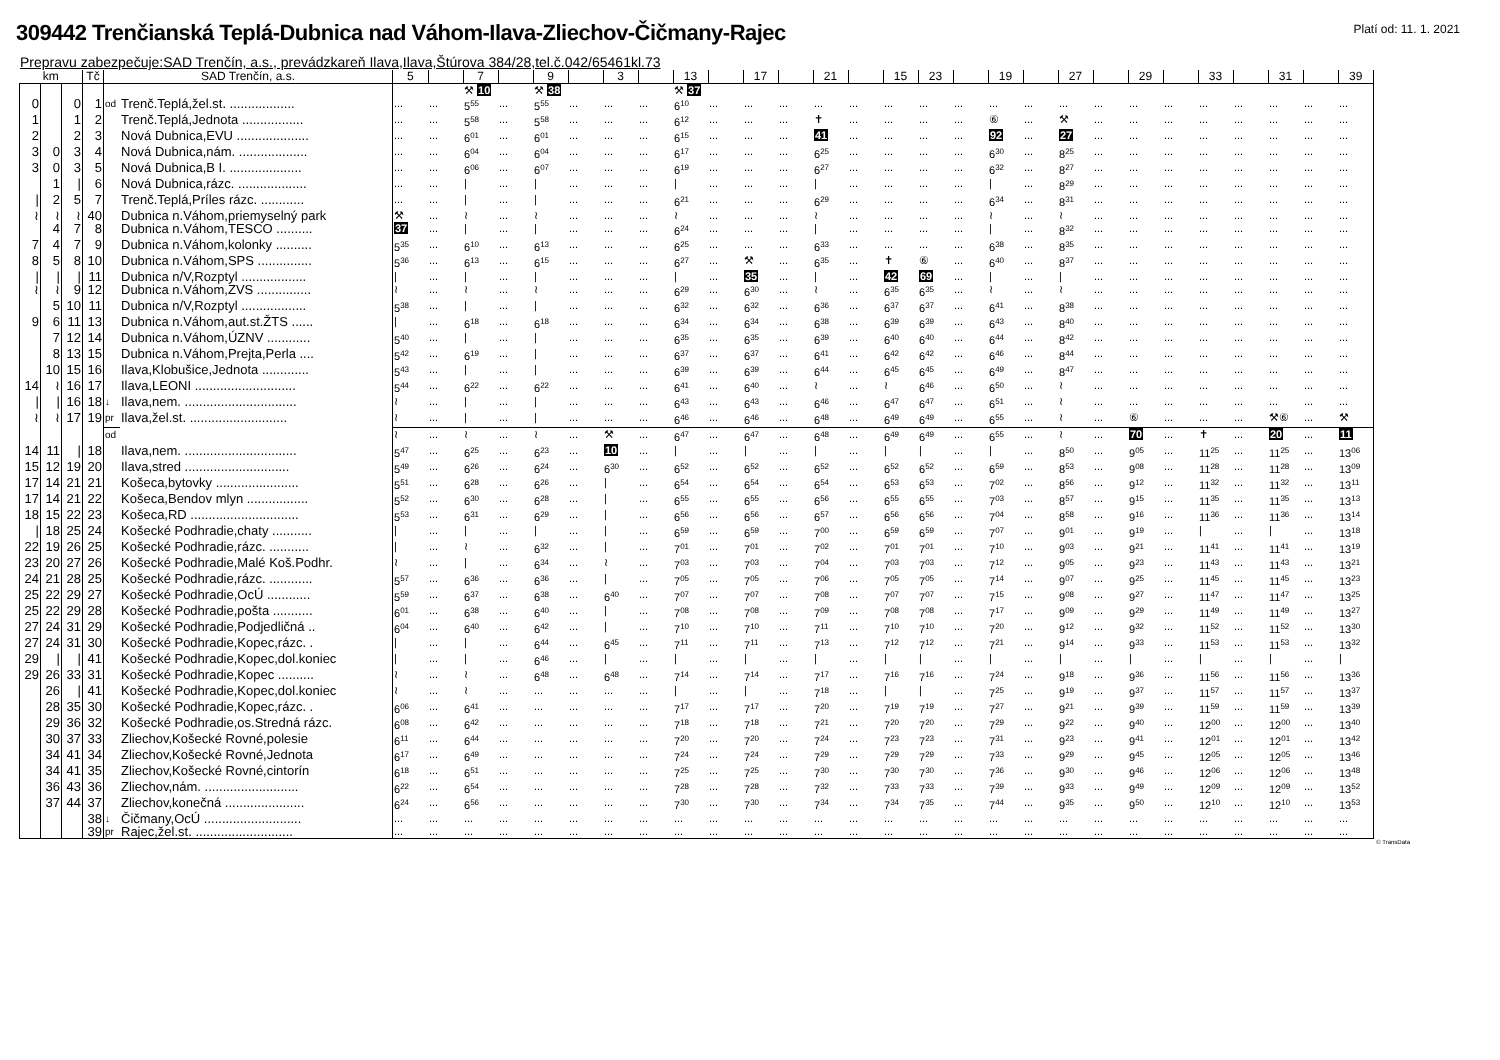309442 Trenčianská Teplá-Dubnica nad Váhom-Ilava-Zliechov-Čičmany-Rajec
Platí od: 11. 1. 2021
Prepravu zabezpečuje:SAD Trenčín, a.s., prevádzkareň Ilava,Ilava,Štúrova 384/28,tel.č.042/65461kl.73
| km | | | Tč | SAD Trenčín, a.s. | | 5 | | 7 | | 9 | | 3 | | 13 | | 17 | | 21 | | 15 | 23 | | 19 | | 27 | | 29 | | 33 | | 31 | | 39 |
| --- | --- | --- | --- | --- | --- | --- | --- | --- | --- | --- | --- | --- | --- | --- | --- | --- | --- | --- | --- | --- | --- | --- | --- | --- | --- | --- | --- | --- | --- | --- | --- | --- | --- |
| | | | | | | | | ⚒ 10 | | ⚒ 38 | | | | ⚒ 37 | | | | | | | | | | | | | | | | | | | |
| 0 | | 0 | 1 | od | Trenč.Teplá,žel.st. .................. | ... | ... | 5<sup>55</sup> | ... | 5<sup>55</sup> | ... | ... | ... | 6<sup>10</sup> | ... | ... | ... | ... | ... | ... | ... | ... | ... | ... | ... | ... | ... | ... | ... | ... | ... | ... | ... |
| 1 | | 1 | 2 | | Trenč.Teplá,Jednota ................. | ... | ... | 5<sup>58</sup> | ... | 5<sup>58</sup> | ... | ... | ... | 6<sup>12</sup> | ... | ... | ... | ✝ | ... | ... | ... | ... | ⑥ | ... | ⚒ | ... | ... | ... | ... | ... | ... | ... | ... |
| 2 | | 2 | 3 | | Nová Dubnica,EVU .................... | ... | ... | 6<sup>01</sup> | ... | 6<sup>01</sup> | ... | ... | ... | 6<sup>15</sup> | ... | ... | ... | 41 | ... | ... | ... | ... | 92 | ... | 27 | ... | ... | ... | ... | ... | ... | ... | ... |
| 3 | 0 | 3 | 4 | | Nová Dubnica,nám. ................... | ... | ... | 6<sup>04</sup> | ... | 6<sup>04</sup> | ... | ... | ... | 6<sup>17</sup> | ... | ... | ... | 6<sup>25</sup> | ... | ... | ... | ... | 6<sup>30</sup> | ... | 8<sup>25</sup> | ... | ... | ... | ... | ... | ... | ... | ... |
| 3 | 0 | 3 | 5 | | Nová Dubnica,B I. .................... | ... | ... | 6<sup>06</sup> | ... | 6<sup>07</sup> | ... | ... | ... | 6<sup>19</sup> | ... | ... | ... | 6<sup>27</sup> | ... | ... | ... | ... | 6<sup>32</sup> | ... | 8<sup>27</sup> | ... | ... | ... | ... | ... | ... | ... | ... |
| | 1 | / | 6 | | Nová Dubnica,rázc. ................... | ... | ... | / | ... | / | ... | ... | ... | / | ... | ... | ... | / | ... | ... | ... | ... | / | ... | 8<sup>29</sup> | ... | ... | ... | ... | ... | ... | ... | ... |
| / | 2 | 5 | 7 | | Trenč.Teplá,Príles rázc. ............ | ... | ... | / | ... | / | ... | ... | ... | 6<sup>21</sup> | ... | ... | ... | 6<sup>29</sup> | ... | ... | ... | ... | 6<sup>34</sup> | ... | 8<sup>31</sup> | ... | ... | ... | ... | ... | ... | ... | ... |
| ≀ | ≀ | ≀ | 40 | | Dubnica n.Váhom,priemyselný park | ⚒ | ... | ≀ | ... | ≀ | ... | ... | ... | ≀ | ... | ... | ... | ≀ | ... | ... | ... | ... | ≀ | ... | ≀ | ... | ... | ... | ... | ... | ... | ... | ... |
| | 4 | 7 | 8 | | Dubnica n.Váhom,TESCO .......... | 37 | ... | / | ... | / | ... | ... | ... | 6<sup>24</sup> | ... | ... | ... | / | ... | ... | ... | ... | / | ... | 8<sup>32</sup> | ... | ... | ... | ... | ... | ... | ... | ... |
| 7 | 4 | 7 | 9 | | Dubnica n.Váhom,kolonky .......... | 5<sup>35</sup> | ... | 6<sup>10</sup> | ... | 6<sup>13</sup> | ... | ... | ... | 6<sup>25</sup> | ... | ... | ... | 6<sup>33</sup> | ... | ... | ... | ... | 6<sup>38</sup> | ... | 8<sup>35</sup> | ... | ... | ... | ... | ... | ... | ... | ... |
| 8 | 5 | 8 | 10 | | Dubnica n.Váhom,SPS ............... | 5<sup>36</sup> | ... | 6<sup>13</sup> | ... | 6<sup>15</sup> | ... | ... | ... | 6<sup>27</sup> | ... | ⚒ | ... | 6<sup>35</sup> | ... | ✝ | ⑥ | ... | 6<sup>40</sup> | ... | 8<sup>37</sup> | ... | ... | ... | ... | ... | ... | ... | ... |
| / | / | / | 11 | | Dubnica n/V,Rozptyl .................. | / | ... | / | ... | / | ... | ... | ... | / | ... | 35 | ... | / | ... | 42 | 69 | ... | / | ... | / | ... | ... | ... | ... | ... | ... | ... | ... |
| ≀ | ≀ | 9 | 12 | | Dubnica n.Váhom,ZVS ............... | ≀ | ... | ≀ | ... | ≀ | ... | ... | ... | 6<sup>29</sup> | ... | 6<sup>30</sup> | ... | ≀ | ... | 6<sup>35</sup> | 6<sup>35</sup> | ... | ≀ | ... | ≀ | ... | ... | ... | ... | ... | ... | ... | ... |
| | 5 | 10 | 11 | | Dubnica n/V,Rozptyl .................. | 5<sup>38</sup> | ... | / | ... | / | ... | ... | ... | 6<sup>32</sup> | ... | 6<sup>32</sup> | ... | 6<sup>36</sup> | ... | 6<sup>37</sup> | 6<sup>37</sup> | ... | 6<sup>41</sup> | ... | 8<sup>38</sup> | ... | ... | ... | ... | ... | ... | ... | ... |
| 9 | 6 | 11 | 13 | | Dubnica n.Váhom,aut.st.ŽTS ...... | / | ... | 6<sup>18</sup> | ... | 6<sup>18</sup> | ... | ... | ... | 6<sup>34</sup> | ... | 6<sup>34</sup> | ... | 6<sup>38</sup> | ... | 6<sup>39</sup> | 6<sup>39</sup> | ... | 6<sup>43</sup> | ... | 8<sup>40</sup> | ... | ... | ... | ... | ... | ... | ... | ... |
| | 7 | 12 | 14 | | Dubnica n.Váhom,ÚZNV ............ | 5<sup>40</sup> | ... | / | ... | / | ... | ... | ... | 6<sup>35</sup> | ... | 6<sup>35</sup> | ... | 6<sup>39</sup> | ... | 6<sup>40</sup> | 6<sup>40</sup> | ... | 6<sup>44</sup> | ... | 8<sup>42</sup> | ... | ... | ... | ... | ... | ... | ... | ... |
| | 8 | 13 | 15 | | Dubnica n.Váhom,Prejta,Perla .... | 5<sup>42</sup> | ... | 6<sup>19</sup> | ... | / | ... | ... | ... | 6<sup>37</sup> | ... | 6<sup>37</sup> | ... | 6<sup>41</sup> | ... | 6<sup>42</sup> | 6<sup>42</sup> | ... | 6<sup>46</sup> | ... | 8<sup>44</sup> | ... | ... | ... | ... | ... | ... | ... | ... |
| | 10 | 15 | 16 | | Ilava,Klobušice,Jednota ............. | 5<sup>43</sup> | ... | / | ... | / | ... | ... | ... | 6<sup>39</sup> | ... | 6<sup>39</sup> | ... | 6<sup>44</sup> | ... | 6<sup>45</sup> | 6<sup>45</sup> | ... | 6<sup>49</sup> | ... | 8<sup>47</sup> | ... | ... | ... | ... | ... | ... | ... | ... |
| 14 | ≀ | 16 | 17 | | Ilava,LEONI ............................ | 5<sup>44</sup> | ... | 6<sup>22</sup> | ... | 6<sup>22</sup> | ... | ... | ... | 6<sup>41</sup> | ... | 6<sup>40</sup> | ... | ≀ | ... | ≀ | 6<sup>46</sup> | ... | 6<sup>50</sup> | ... | ≀ | ... | ... | ... | ... | ... | ... | ... | ... |
| / | / | 16 | 18 | ↓ | Ilava,nem. ............................... | ≀ | ... | / | ... | / | ... | ... | ... | 6<sup>43</sup> | ... | 6<sup>43</sup> | ... | 6<sup>46</sup> | ... | 6<sup>47</sup> | 6<sup>47</sup> | ... | 6<sup>51</sup> | ... | ≀ | ... | ... | ... | ... | ... | ... | ... | ... |
| ≀ | ≀ | 17 | 19 | pr | Ilava,žel.st. ........................... | ≀ | ... | / | ... | / | ... | ... | ... | 6<sup>46</sup> | ... | 6<sup>46</sup> | ... | 6<sup>48</sup> | ... | 6<sup>49</sup> | 6<sup>49</sup> | ... | 6<sup>55</sup> | ... | ≀ | ... | ⑥ | ... | ... | ... | ⚒⑥ | ... | ⚒ |
| | | | | od | | ≀ | ... | ≀ | ... | ≀ | ... | ⚒ | ... | 6<sup>47</sup> | ... | 6<sup>47</sup> | ... | 6<sup>48</sup> | ... | 6<sup>49</sup> | 6<sup>49</sup> | ... | 6<sup>55</sup> | ... | ≀ | ... | 70 | ... | ✝ | ... | 20 | ... | 11 |
| 14 | 11 | / | 18 | | Ilava,nem. ............................... | 5<sup>47</sup> | ... | 6<sup>25</sup> | ... | 6<sup>23</sup> | ... | 10 | ... | / | ... | / | ... | / | ... | / | / | ... | / | ... | 8<sup>50</sup> | ... | 9<sup>05</sup> | ... | 11<sup>25</sup> | ... | 11<sup>25</sup> | ... | 13<sup>06</sup> |
| 15 | 12 | 19 | 20 | | Ilava,stred ............................. | 5<sup>49</sup> | ... | 6<sup>26</sup> | ... | 6<sup>24</sup> | ... | 6<sup>30</sup> | ... | 6<sup>52</sup> | ... | 6<sup>52</sup> | ... | 6<sup>52</sup> | ... | 6<sup>52</sup> | 6<sup>52</sup> | ... | 6<sup>59</sup> | ... | 8<sup>53</sup> | ... | 9<sup>08</sup> | ... | 11<sup>28</sup> | ... | 11<sup>28</sup> | ... | 13<sup>09</sup> |
| 17 | 14 | 21 | 21 | | Košeca,bytovky ....................... | 5<sup>51</sup> | ... | 6<sup>28</sup> | ... | 6<sup>26</sup> | ... | / | ... | 6<sup>54</sup> | ... | 6<sup>54</sup> | ... | 6<sup>54</sup> | ... | 6<sup>53</sup> | 6<sup>53</sup> | ... | 7<sup>02</sup> | ... | 8<sup>56</sup> | ... | 9<sup>12</sup> | ... | 11<sup>32</sup> | ... | 11<sup>32</sup> | ... | 13<sup>11</sup> |
| 17 | 14 | 21 | 22 | | Košeca,Bendov mlyn ................. | 5<sup>52</sup> | ... | 6<sup>30</sup> | ... | 6<sup>28</sup> | ... | / | ... | 6<sup>55</sup> | ... | 6<sup>55</sup> | ... | 6<sup>56</sup> | ... | 6<sup>55</sup> | 6<sup>55</sup> | ... | 7<sup>03</sup> | ... | 8<sup>57</sup> | ... | 9<sup>15</sup> | ... | 11<sup>35</sup> | ... | 11<sup>35</sup> | ... | 13<sup>13</sup> |
| 18 | 15 | 22 | 23 | | Košeca,RD .............................. | 5<sup>53</sup> | ... | 6<sup>31</sup> | ... | 6<sup>29</sup> | ... | / | ... | 6<sup>56</sup> | ... | 6<sup>56</sup> | ... | 6<sup>57</sup> | ... | 6<sup>56</sup> | 6<sup>56</sup> | ... | 7<sup>04</sup> | ... | 8<sup>58</sup> | ... | 9<sup>16</sup> | ... | 11<sup>36</sup> | ... | 11<sup>36</sup> | ... | 13<sup>14</sup> |
| / | 18 | 25 | 24 | | Košecké Podhradie,chaty ........... | / | ... | / | ... | / | ... | / | ... | 6<sup>59</sup> | ... | 6<sup>59</sup> | ... | 7<sup>00</sup> | ... | 6<sup>59</sup> | 6<sup>59</sup> | ... | 7<sup>07</sup> | ... | 9<sup>01</sup> | ... | 9<sup>19</sup> | ... | / | ... | / | ... | 13<sup>18</sup> |
| 22 | 19 | 26 | 25 | | Košecké Podhradie,rázc. ........... | / | ... | ≀ | ... | 6<sup>32</sup> | ... | / | ... | 7<sup>01</sup> | ... | 7<sup>01</sup> | ... | 7<sup>02</sup> | ... | 7<sup>01</sup> | 7<sup>01</sup> | ... | 7<sup>10</sup> | ... | 9<sup>03</sup> | ... | 9<sup>21</sup> | ... | 11<sup>41</sup> | ... | 11<sup>41</sup> | ... | 13<sup>19</sup> |
| 23 | 20 | 27 | 26 | | Košecké Podhradie,Malé Koš.Podhr. | ≀ | ... | / | ... | 6<sup>34</sup> | ... | ≀ | ... | 7<sup>03</sup> | ... | 7<sup>03</sup> | ... | 7<sup>04</sup> | ... | 7<sup>03</sup> | 7<sup>03</sup> | ... | 7<sup>12</sup> | ... | 9<sup>05</sup> | ... | 9<sup>23</sup> | ... | 11<sup>43</sup> | ... | 11<sup>43</sup> | ... | 13<sup>21</sup> |
| 24 | 21 | 28 | 25 | | Košecké Podhradie,rázc. ............ | 5<sup>57</sup> | ... | 6<sup>36</sup> | ... | 6<sup>36</sup> | ... | / | ... | 7<sup>05</sup> | ... | 7<sup>05</sup> | ... | 7<sup>06</sup> | ... | 7<sup>05</sup> | 7<sup>05</sup> | ... | 7<sup>14</sup> | ... | 9<sup>07</sup> | ... | 9<sup>25</sup> | ... | 11<sup>45</sup> | ... | 11<sup>45</sup> | ... | 13<sup>23</sup> |
| 25 | 22 | 29 | 27 | | Košecké Podhradie,OcÚ ............ | 5<sup>59</sup> | ... | 6<sup>37</sup> | ... | 6<sup>38</sup> | ... | 6<sup>40</sup> | ... | 7<sup>07</sup> | ... | 7<sup>07</sup> | ... | 7<sup>08</sup> | ... | 7<sup>07</sup> | 7<sup>07</sup> | ... | 7<sup>15</sup> | ... | 9<sup>08</sup> | ... | 9<sup>27</sup> | ... | 11<sup>47</sup> | ... | 11<sup>47</sup> | ... | 13<sup>25</sup> |
| 25 | 22 | 29 | 28 | | Košecké Podhradie,pošta ........... | 6<sup>01</sup> | ... | 6<sup>38</sup> | ... | 6<sup>40</sup> | ... | / | ... | 7<sup>08</sup> | ... | 7<sup>08</sup> | ... | 7<sup>09</sup> | ... | 7<sup>08</sup> | 7<sup>08</sup> | ... | 7<sup>17</sup> | ... | 9<sup>09</sup> | ... | 9<sup>29</sup> | ... | 11<sup>49</sup> | ... | 11<sup>49</sup> | ... | 13<sup>27</sup> |
| 27 | 24 | 31 | 29 | | Košecké Podhradie,Podjedličná .. | 6<sup>04</sup> | ... | 6<sup>40</sup> | ... | 6<sup>42</sup> | ... | / | ... | 7<sup>10</sup> | ... | 7<sup>10</sup> | ... | 7<sup>11</sup> | ... | 7<sup>10</sup> | 7<sup>10</sup> | ... | 7<sup>20</sup> | ... | 9<sup>12</sup> | ... | 9<sup>32</sup> | ... | 11<sup>52</sup> | ... | 11<sup>52</sup> | ... | 13<sup>30</sup> |
| 27 | 24 | 31 | 30 | | Košecké Podhradie,Kopec,rázc. . | / | ... | / | ... | 6<sup>44</sup> | ... | 6<sup>45</sup> | ... | 7<sup>11</sup> | ... | 7<sup>11</sup> | ... | 7<sup>13</sup> | ... | 7<sup>12</sup> | 7<sup>12</sup> | ... | 7<sup>21</sup> | ... | 9<sup>14</sup> | ... | 9<sup>33</sup> | ... | 11<sup>53</sup> | ... | 11<sup>53</sup> | ... | 13<sup>32</sup> |
| 29 | / | / | 41 | | Košecké Podhradie,Kopec,dol.koniec | / | ... | / | ... | 6<sup>46</sup> | ... | / | ... | / | ... | / | ... | / | ... | / | / | ... | / | ... | / | ... | / | ... | / | ... | / | ... | / |
| 29 | 26 | 33 | 31 | | Košecké Podhradie,Kopec .......... | ≀ | ... | ≀ | ... | 6<sup>48</sup> | ... | 6<sup>48</sup> | ... | 7<sup>14</sup> | ... | 7<sup>14</sup> | ... | 7<sup>17</sup> | ... | 7<sup>16</sup> | 7<sup>16</sup> | ... | 7<sup>24</sup> | ... | 9<sup>18</sup> | ... | 9<sup>36</sup> | ... | 11<sup>56</sup> | ... | 11<sup>56</sup> | ... | 13<sup>36</sup> |
| | 26 | / | 41 | | Košecké Podhradie,Kopec,dol.koniec | ≀ | ... | ≀ | ... | ... | ... | ... | ... | / | ... | / | ... | 7<sup>18</sup> | ... | / | / | ... | 7<sup>25</sup> | ... | 9<sup>19</sup> | ... | 9<sup>37</sup> | ... | 11<sup>57</sup> | ... | 11<sup>57</sup> | ... | 13<sup>37</sup> |
| | 28 | 35 | 30 | | Košecké Podhradie,Kopec,rázc. . | 6<sup>06</sup> | ... | 6<sup>41</sup> | ... | ... | ... | ... | ... | 7<sup>17</sup> | ... | 7<sup>17</sup> | ... | 7<sup>20</sup> | ... | 7<sup>19</sup> | 7<sup>19</sup> | ... | 7<sup>27</sup> | ... | 9<sup>21</sup> | ... | 9<sup>39</sup> | ... | 11<sup>59</sup> | ... | 11<sup>59</sup> | ... | 13<sup>39</sup> |
| | 29 | 36 | 32 | | Košecké Podhradie,os.Stredná rázc. | 6<sup>08</sup> | ... | 6<sup>42</sup> | ... | ... | ... | ... | ... | 7<sup>18</sup> | ... | 7<sup>18</sup> | ... | 7<sup>21</sup> | ... | 7<sup>20</sup> | 7<sup>20</sup> | ... | 7<sup>29</sup> | ... | 9<sup>22</sup> | ... | 9<sup>40</sup> | ... | 12<sup>00</sup> | ... | 12<sup>00</sup> | ... | 13<sup>40</sup> |
| | 30 | 37 | 33 | | Zliechov,Košecké Rovné,polesie | 6<sup>11</sup> | ... | 6<sup>44</sup> | ... | ... | ... | ... | ... | 7<sup>20</sup> | ... | 7<sup>20</sup> | ... | 7<sup>24</sup> | ... | 7<sup>23</sup> | 7<sup>23</sup> | ... | 7<sup>31</sup> | ... | 9<sup>23</sup> | ... | 9<sup>41</sup> | ... | 12<sup>01</sup> | ... | 12<sup>01</sup> | ... | 13<sup>42</sup> |
| | 34 | 41 | 34 | | Zliechov,Košecké Rovné,Jednota | 6<sup>17</sup> | ... | 6<sup>49</sup> | ... | ... | ... | ... | ... | 7<sup>24</sup> | ... | 7<sup>24</sup> | ... | 7<sup>29</sup> | ... | 7<sup>29</sup> | 7<sup>29</sup> | ... | 7<sup>33</sup> | ... | 9<sup>29</sup> | ... | 9<sup>45</sup> | ... | 12<sup>05</sup> | ... | 12<sup>05</sup> | ... | 13<sup>46</sup> |
| | 34 | 41 | 35 | | Zliechov,Košecké Rovné,cintorín | 6<sup>18</sup> | ... | 6<sup>51</sup> | ... | ... | ... | ... | ... | 7<sup>25</sup> | ... | 7<sup>25</sup> | ... | 7<sup>30</sup> | ... | 7<sup>30</sup> | 7<sup>30</sup> | ... | 7<sup>36</sup> | ... | 9<sup>30</sup> | ... | 9<sup>46</sup> | ... | 12<sup>06</sup> | ... | 12<sup>06</sup> | ... | 13<sup>48</sup> |
| | 36 | 43 | 36 | | Zliechov,nám. .......................... | 6<sup>22</sup> | ... | 6<sup>54</sup> | ... | ... | ... | ... | ... | 7<sup>28</sup> | ... | 7<sup>28</sup> | ... | 7<sup>32</sup> | ... | 7<sup>33</sup> | 7<sup>33</sup> | ... | 7<sup>39</sup> | ... | 9<sup>33</sup> | ... | 9<sup>49</sup> | ... | 12<sup>09</sup> | ... | 12<sup>09</sup> | ... | 13<sup>52</sup> |
| | 37 | 44 | 37 | | Zliechov,konečná ...................... | 6<sup>24</sup> | ... | 6<sup>56</sup> | ... | ... | ... | ... | ... | 7<sup>30</sup> | ... | 7<sup>30</sup> | ... | 7<sup>34</sup> | ... | 7<sup>34</sup> | 7<sup>35</sup> | ... | 7<sup>44</sup> | ... | 9<sup>35</sup> | ... | 9<sup>50</sup> | ... | 12<sup>10</sup> | ... | 12<sup>10</sup> | ... | 13<sup>53</sup> |
| | | | 38 | ↓ | Čičmany,OcÚ ........................... | ... | ... | ... | ... | ... | ... | ... | ... | ... | ... | ... | ... | ... | ... | ... | ... | ... | ... | ... | ... | ... | ... | ... | ... | ... | ... | ... | ... |
| | | | 39 | pr | Rajec,žel.st. ........................... | ... | ... | ... | ... | ... | ... | ... | ... | ... | ... | ... | ... | ... | ... | ... | ... | ... | ... | ... | ... | ... | ... | ... | ... | ... | ... | ... | ... |
© TransData